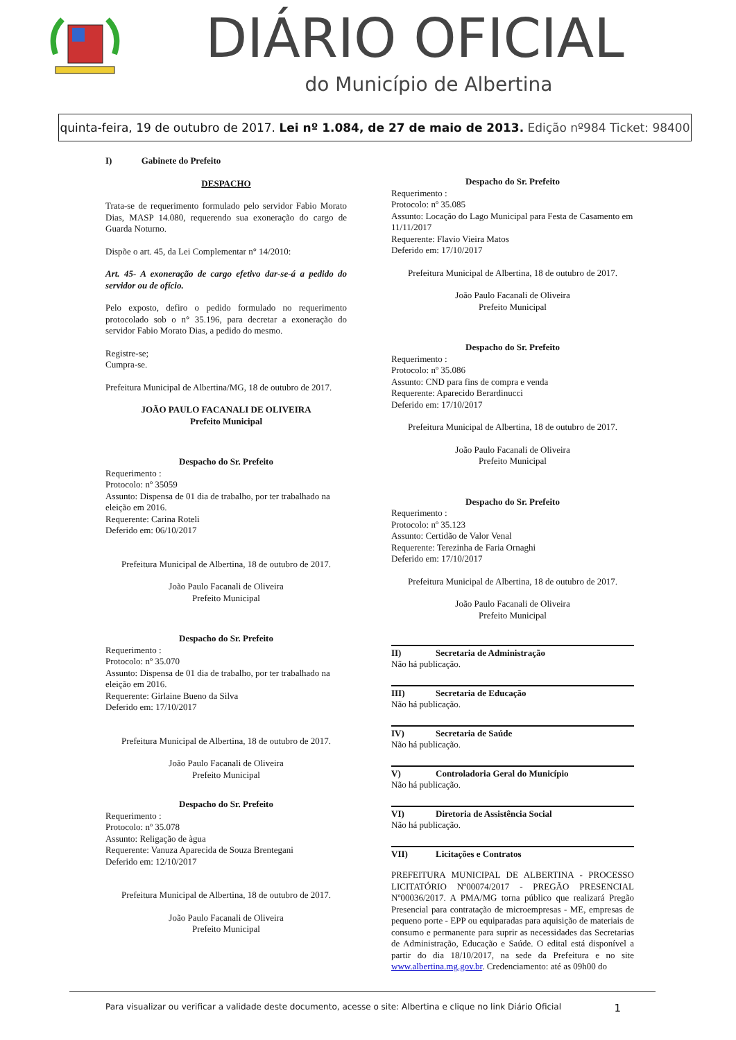DIÁRIO OFICIAL
do Município de Albertina
quinta-feira, 19 de outubro de 2017. Lei nº 1.084, de 27 de maio de 2013. Edição nº984 Ticket: 98400
I) Gabinete do Prefeito
DESPACHO
Trata-se de requerimento formulado pelo servidor Fabio Morato Dias, MASP 14.080, requerendo sua exoneração do cargo de Guarda Noturno.
Dispõe o art. 45, da Lei Complementar n° 14/2010:
Art. 45- A exoneração de cargo efetivo dar-se-á a pedido do servidor ou de ofício.
Pelo exposto, defiro o pedido formulado no requerimento protocolado sob o n° 35.196, para decretar a exoneração do servidor Fabio Morato Dias, a pedido do mesmo.
Registre-se;
Cumpra-se.
Prefeitura Municipal de Albertina/MG, 18 de outubro de 2017.
JOÃO PAULO FACANALI DE OLIVEIRA
Prefeito Municipal
Despacho do Sr. Prefeito
Requerimento :
Protocolo: nº 35059
Assunto: Dispensa de 01 dia de trabalho, por ter trabalhado na eleição em 2016.
Requerente: Carina Roteli
Deferido em: 06/10/2017
Prefeitura Municipal de Albertina, 18 de outubro de 2017.
João Paulo Facanali de Oliveira
Prefeito Municipal
Despacho do Sr. Prefeito
Requerimento :
Protocolo: nº 35.070
Assunto: Dispensa de 01 dia de trabalho, por ter trabalhado na eleição em 2016.
Requerente: Girlaine Bueno da Silva
Deferido em: 17/10/2017
Prefeitura Municipal de Albertina, 18 de outubro de 2017.
João Paulo Facanali de Oliveira
Prefeito Municipal
Despacho do Sr. Prefeito
Requerimento :
Protocolo: nº 35.078
Assunto: Religação de àgua
Requerente: Vanuza Aparecida de Souza Brentegani
Deferido em: 12/10/2017
Prefeitura Municipal de Albertina, 18 de outubro de 2017.
João Paulo Facanali de Oliveira
Prefeito Municipal
Despacho do Sr. Prefeito
Requerimento :
Protocolo: nº 35.085
Assunto: Locação do Lago Municipal para Festa de Casamento em 11/11/2017
Requerente: Flavio Vieira Matos
Deferido em: 17/10/2017
Prefeitura Municipal de Albertina, 18 de outubro de 2017.
João Paulo Facanali de Oliveira
Prefeito Municipal
Despacho do Sr. Prefeito
Requerimento :
Protocolo: nº 35.086
Assunto: CND para fins de compra e venda
Requerente: Aparecido Berardinucci
Deferido em: 17/10/2017
Prefeitura Municipal de Albertina, 18 de outubro de 2017.
João Paulo Facanali de Oliveira
Prefeito Municipal
Despacho do Sr. Prefeito
Requerimento :
Protocolo: nº 35.123
Assunto: Certidão de Valor Venal
Requerente: Terezinha de Faria Ornaghi
Deferido em: 17/10/2017
Prefeitura Municipal de Albertina, 18 de outubro de 2017.
João Paulo Facanali de Oliveira
Prefeito Municipal
II) Secretaria de Administração
Não há publicação.
III) Secretaria de Educação
Não há publicação.
IV) Secretaria de Saúde
Não há publicação.
V) Controladoria Geral do Município
Não há publicação.
VI) Diretoria de Assistência Social
Não há publicação.
VII) Licitações e Contratos
PREFEITURA MUNICIPAL DE ALBERTINA - PROCESSO LICITATÓRIO Nº00074/2017 - PREGÃO PRESENCIAL Nº00036/2017. A PMA/MG torna público que realizará Pregão Presencial para contratação de microempresas - ME, empresas de pequeno porte - EPP ou equiparadas para aquisição de materiais de consumo e permanente para suprir as necessidades das Secretarias de Administração, Educação e Saúde. O edital está disponível a partir do dia 18/10/2017, na sede da Prefeitura e no site www.albertina.mg.gov.br. Credenciamento: até as 09h00 do
Para visualizar ou verificar a validade deste documento, acesse o site: Albertina e clique no link Diário Oficial 1